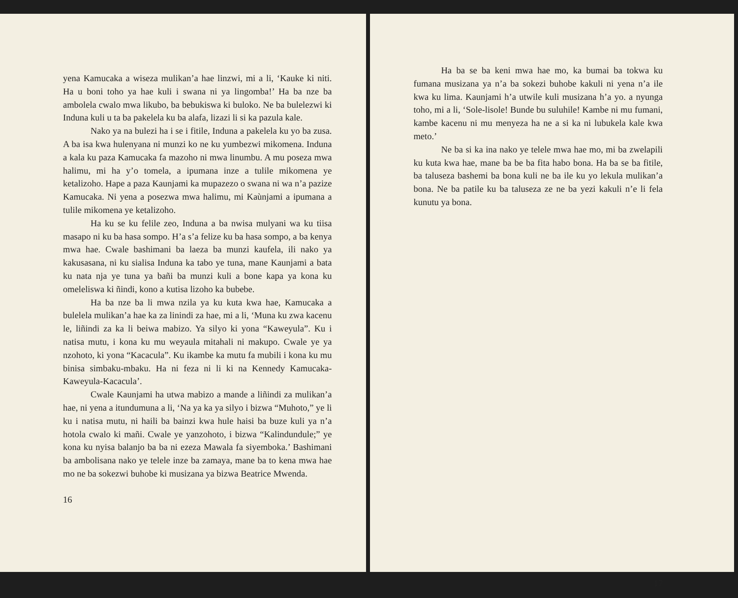yena Kamucaka a wiseza mulikan’a hae linzwi, mi a li, ‘Kauke ki niti. Ha u boni toho ya hae kuli i swana ni ya lingomba!’ Ha ba nze ba ambolela cwalo mwa likubo, ba bebukiswa ki buloko. Ne ba bulelezwi ki Induna kuli u ta ba pakelela ku ba alafa, lizazi li si ka pazula kale.
Nako ya na bulezi ha i se i fitile, Induna a pakelela ku yo ba zusa. A ba isa kwa hulenyana ni munzi ko ne ku yumbezwi mikomena. Induna a kala ku paza Kamucaka fa mazoho ni mwa linumbu. A mu poseza mwa halimu, mi ha y’o tomela, a ipumana inze a tulile mikomena ye ketalizoho. Hape a paza Kaunjami ka mupazezo o swana ni wa n’a pazize Kamucaka. Ni yena a posezwa mwa halimu, mi Kaùnjami a ipumana a tulile mikomena ye ketalizoho.
Ha ku se ku felile zeo, Induna a ba nwisa mulyani wa ku tiisa masapo ni ku ba hasa sompo. H’a s’a felize ku ba hasa sompo, a ba kenya mwa hae. Cwale bashimani ba laeza ba munzi kaufela, ili nako ya kakusasana, ni ku sialisa Induna ka tabo ye tuna, mane Kaunjami a bata ku nata nja ye tuna ya bañi ba munzi kuli a bone kapa ya kona ku omeleliswa ki ñindi, kono a kutisa lizoho ka bubebe.
Ha ba nze ba li mwa nzila ya ku kuta kwa hae, Kamucaka a bulelela mulikan’a hae ka za linindi za hae, mi a li, ‘Muna ku zwa kacenu le, liñindi za ka li beiwa mabizo. Ya silyo ki yona “Kaweyula”. Ku i natisa mutu, i kona ku mu weyaula mitahali ni makupo. Cwale ye ya nzohoto, ki yona “Kacacula”. Ku ikambe ka mutu fa mubili i kona ku mu binisa simbaku-mbaku. Ha ni feza ni li ki na Kennedy Kamucaka-Kaweyula-Kacacula’.
Cwale Kaunjami ha utwa mabizo a mande a liñindi za mulikan’a hae, ni yena a itundumuna a li, ‘Na ya ka ya silyo i bizwa “Muhoto,” ye li ku i natisa mutu, ni haili ba bainzi kwa hule haisi ba buze kuli ya n’a hotola cwalo ki mañi. Cwale ye yanzohoto, i bizwa “Kalindundule;” ye kona ku nyisa balanjo ba ba ni ezeza Mawala fa siyemboka.’ Bashimani ba ambolisana nako ye telele inze ba zamaya, mane ba to kena mwa hae mo ne ba sokezwi buhobe ki musizana ya bizwa Beatrice Mwenda.
16
Ha ba se ba keni mwa hae mo, ka bumai ba tokwa ku fumana musizana ya n’a ba sokezi buhobe kakuli ni yena n’a ile kwa ku lima. Kaunjami h’a utwile kuli musizana h’a yo. a nyunga toho, mi a li, ‘Sole-lisole! Bunde bu suluhile! Kambe ni mu fumani, kambe kacenu ni mu menyeza ha ne a si ka ni lubukela kale kwa meto.’
Ne ba si ka ina nako ye telele mwa hae mo, mi ba zwelapili ku kuta kwa hae, mane ba be ba fita habo bona. Ha ba se ba fitile, ba taluseza bashemi ba bona kuli ne ba ile ku yo lekula mulikan’a bona. Ne ba patile ku ba taluseza ze ne ba yezi kakuli n’e li fela kunutu ya bona.
17